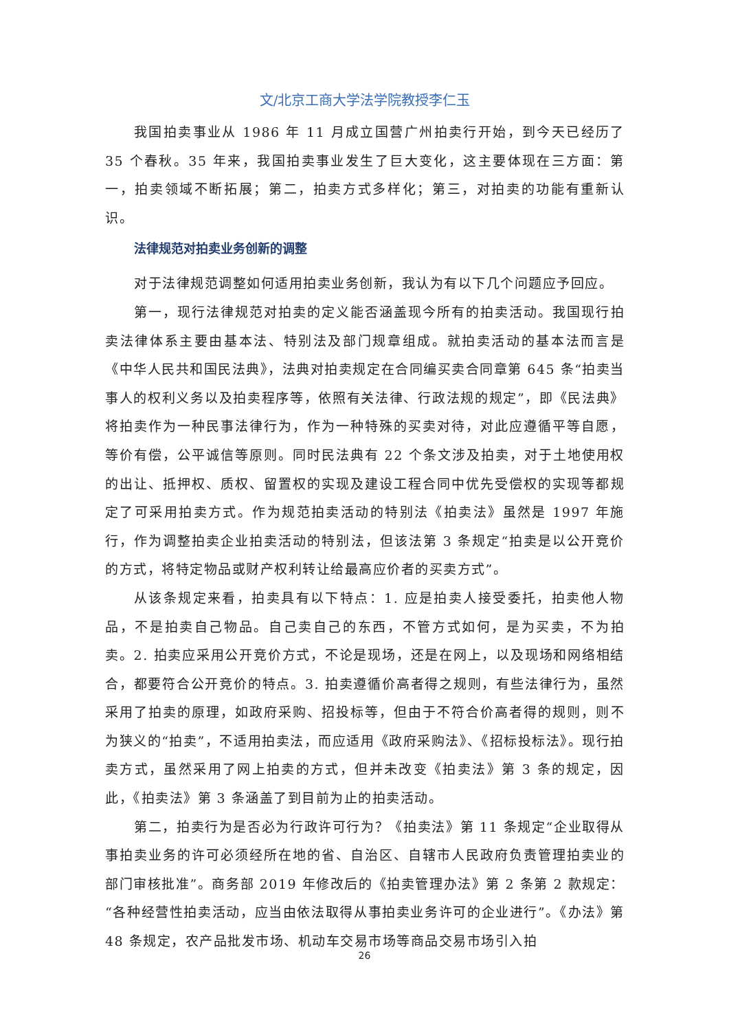文/北京工商大学法学院教授李仁玉
我国拍卖事业从 1986 年 11 月成立国营广州拍卖行开始，到今天已经历了 35 个春秋。35 年来，我国拍卖事业发生了巨大变化，这主要体现在三方面：第一，拍卖领域不断拓展；第二，拍卖方式多样化；第三，对拍卖的功能有重新认识。
法律规范对拍卖业务创新的调整
对于法律规范调整如何适用拍卖业务创新，我认为有以下几个问题应予回应。
第一，现行法律规范对拍卖的定义能否涵盖现今所有的拍卖活动。我国现行拍卖法律体系主要由基本法、特别法及部门规章组成。就拍卖活动的基本法而言是《中华人民共和国民法典》，法典对拍卖规定在合同编买卖合同章第 645 条“拍卖当事人的权利义务以及拍卖程序等，依照有关法律、行政法规的规定”，即《民法典》将拍卖作为一种民事法律行为，作为一种特殊的买卖对待，对此应遵循平等自愿，等价有偿，公平诚信等原则。同时民法典有 22 个条文涉及拍卖，对于土地使用权的出让、抵押权、质权、留置权的实现及建设工程合同中优先受偿权的实现等都规定了可采用拍卖方式。作为规范拍卖活动的特别法《拍卖法》虽然是 1997 年施行，作为调整拍卖企业拍卖活动的特别法，但该法第 3 条规定“拍卖是以公开竞价的方式，将特定物品或财产权利转让给最高应价者的买卖方式”。
从该条规定来看，拍卖具有以下特点：1. 应是拍卖人接受委托，拍卖他人物品，不是拍卖自己物品。自己卖自己的东西，不管方式如何，是为买卖，不为拍卖。2. 拍卖应采用公开竞价方式，不论是现场，还是在网上，以及现场和网络相结合，都要符合公开竞价的特点。3. 拍卖遵循价高者得之规则，有些法律行为，虽然采用了拍卖的原理，如政府采购、招投标等，但由于不符合价高者得的规则，则不为狭义的“拍卖”，不适用拍卖法，而应适用《政府采购法》、《招标投标法》。现行拍卖方式，虽然采用了网上拍卖的方式，但并未改变《拍卖法》第 3 条的规定，因此，《拍卖法》第 3 条涵盖了到目前为止的拍卖活动。
第二，拍卖行为是否必为行政许可行为？《拍卖法》第 11 条规定“企业取得从事拍卖业务的许可必须经所在地的省、自治区、自辖市人民政府负责管理拍卖业的部门审核批准”。商务部 2019 年修改后的《拍卖管理办法》第 2 条第 2 款规定：“各种经营性拍卖活动，应当由依法取得从事拍卖业务许可的企业进行”。《办法》第 48 条规定，农产品批发市场、机动车交易市场等商品交易市场引入拍
26